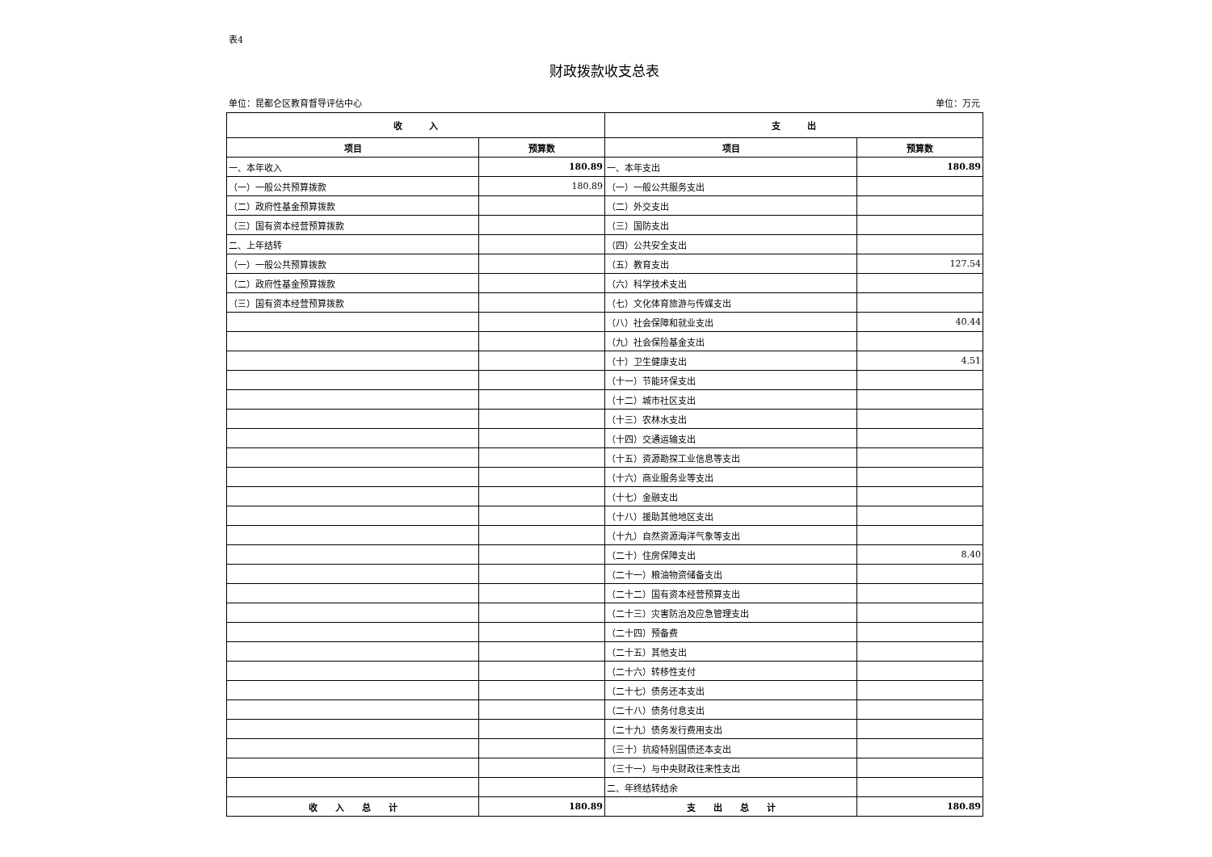表4
财政拨款收支总表
单位：昆都仑区教育督导评估中心 单位：万元
| 收 入 | | 支 出 | |
| --- | --- | --- | --- |
| 项目 | 预算数 | 项目 | 预算数 |
| 一、本年收入 | 180.89 | 一、本年支出 | 180.89 |
| （一）一般公共预算拨款 | 180.89 | （一）一般公共服务支出 | |
| （二）政府性基金预算拨款 | | （二）外交支出 | |
| （三）国有资本经营预算拨款 | | （三）国防支出 | |
| 二、上年结转 | | （四）公共安全支出 | |
| （一）一般公共预算拨款 | | （五）教育支出 | 127.54 |
| （二）政府性基金预算拨款 | | （六）科学技术支出 | |
| （三）国有资本经营预算拨款 | | （七）文化体育旅游与传媒支出 | |
| | | （八）社会保障和就业支出 | 40.44 |
| | | （九）社会保险基金支出 | |
| | | （十）卫生健康支出 | 4.51 |
| | | （十一）节能环保支出 | |
| | | （十二）城市社区支出 | |
| | | （十三）农林水支出 | |
| | | （十四）交通运输支出 | |
| | | （十五）资源勘探工业信息等支出 | |
| | | （十六）商业服务业等支出 | |
| | | （十七）金融支出 | |
| | | （十八）援助其他地区支出 | |
| | | （十九）自然资源海洋气象等支出 | |
| | | （二十）住房保障支出 | 8.40 |
| | | （二十一）粮油物资储备支出 | |
| | | （二十二）国有资本经营预算支出 | |
| | | （二十三）灾害防治及应急管理支出 | |
| | | （二十四）预备费 | |
| | | （二十五）其他支出 | |
| | | （二十六）转移性支付 | |
| | | （二十七）债务还本支出 | |
| | | （二十八）债务付息支出 | |
| | | （二十九）债务发行费用支出 | |
| | | （三十）抗疫特别国债还本支出 | |
| | | （三十一）与中央财政往来性支出 | |
| | | 二、年终结转结余 | |
| 收 入 总 计 | 180.89 | 支 出 总 计 | 180.89 |